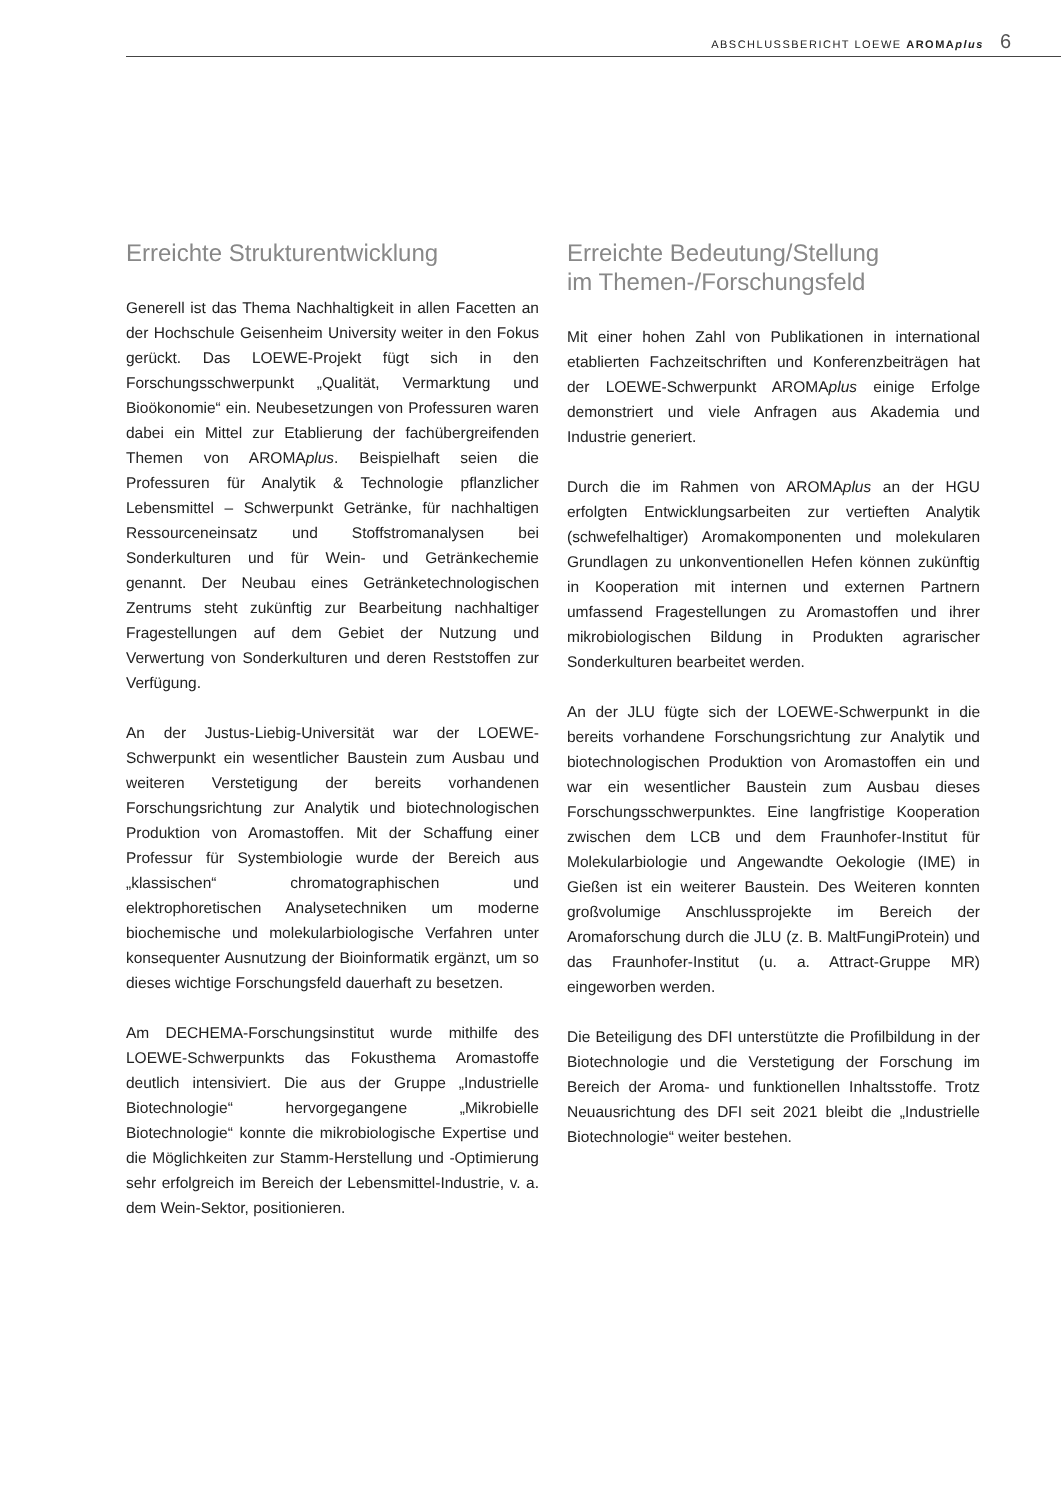ABSCHLUSSBERICHT LOEWE AROMAplus 6
Erreichte Strukturentwicklung
Generell ist das Thema Nachhaltigkeit in allen Facetten an der Hochschule Geisenheim University weiter in den Fokus gerückt. Das LOEWE-Projekt fügt sich in den Forschungsschwerpunkt „Qualität, Vermarktung und Bioökonomie“ ein. Neubesetzungen von Professuren waren dabei ein Mittel zur Etablierung der fachübergreifenden Themen von AROMAplus. Beispielhaft seien die Professuren für Analytik & Technologie pflanzlicher Lebensmittel – Schwerpunkt Getränke, für nachhaltigen Ressourceneinsatz und Stoffstromanalysen bei Sonderkulturen und für Wein- und Getränkechemie genannt. Der Neubau eines Getränketechnologischen Zentrums steht zukünftig zur Bearbeitung nachhaltiger Fragestellungen auf dem Gebiet der Nutzung und Verwertung von Sonderkulturen und deren Reststoffen zur Verfügung.
An der Justus-Liebig-Universität war der LOEWE-Schwerpunkt ein wesentlicher Baustein zum Ausbau und weiteren Verstetigung der bereits vorhandenen Forschungsrichtung zur Analytik und biotechnologischen Produktion von Aromastoffen. Mit der Schaffung einer Professur für Systembiologie wurde der Bereich aus „klassischen“ chromatographischen und elektrophoretischen Analysetechniken um moderne biochemische und molekularbiologische Verfahren unter konsequenter Ausnutzung der Bioinformatik ergänzt, um so dieses wichtige Forschungsfeld dauerhaft zu besetzen.
Am DECHEMA-Forschungsinstitut wurde mithilfe des LOEWE-Schwerpunkts das Fokusthema Aromastoffe deutlich intensiviert. Die aus der Gruppe „Industrielle Biotechnologie“ hervorgegangene „Mikrobielle Biotechnologie“ konnte die mikrobiologische Expertise und die Möglichkeiten zur Stamm-Herstellung und -Optimierung sehr erfolgreich im Bereich der Lebensmittel-Industrie, v. a. dem Wein-Sektor, positionieren.
Erreichte Bedeutung/Stellung
im Themen-/Forschungsfeld
Mit einer hohen Zahl von Publikationen in international etablierten Fachzeitschriften und Konferenzbeiträgen hat der LOEWE-Schwerpunkt AROMAplus einige Erfolge demonstriert und viele Anfragen aus Akademia und Industrie generiert.
Durch die im Rahmen von AROMAplus an der HGU erfolgten Entwicklungsarbeiten zur vertieften Analytik (schwefelhaltiger) Aromakomponenten und molekularen Grundlagen zu unkonventionellen Hefen können zukünftig in Kooperation mit internen und externen Partnern umfassend Fragestellungen zu Aromastoffen und ihrer mikrobiologischen Bildung in Produkten agrarischer Sonderkulturen bearbeitet werden.
An der JLU fügte sich der LOEWE-Schwerpunkt in die bereits vorhandene Forschungsrichtung zur Analytik und biotechnologischen Produktion von Aromastoffen ein und war ein wesentlicher Baustein zum Ausbau dieses Forschungsschwerpunktes. Eine langfristige Kooperation zwischen dem LCB und dem Fraunhofer-Institut für Molekularbiologie und Angewandte Oekologie (IME) in Gießen ist ein weiterer Baustein. Des Weiteren konnten großvolumige Anschlussprojekte im Bereich der Aromaforschung durch die JLU (z. B. MaltFungiProtein) und das Fraunhofer-Institut (u. a. Attract-Gruppe MR) eingeworben werden.
Die Beteiligung des DFI unterstützte die Profilbildung in der Biotechnologie und die Verstetigung der Forschung im Bereich der Aroma- und funktionellen Inhaltsstoffe. Trotz Neuausrichtung des DFI seit 2021 bleibt die „Industrielle Biotechnologie“ weiter bestehen.